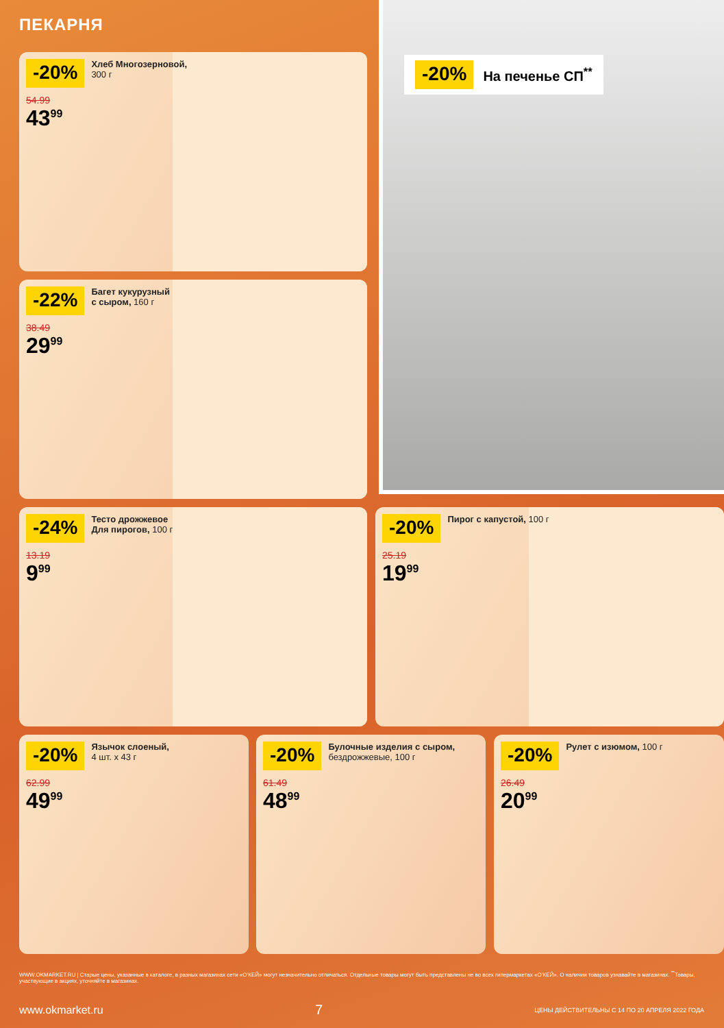ПЕКАРНЯ
-20% На печенье СП<sup>**</sup>
-20% Хлеб Многозерновой,
300 г
54.99
43<sup>99</sup>
-22% Багет кукурузный
с сыром, 160 г
38.49
29<sup>99</sup>
-24% Тесто дрожжевое
Для пирогов, 100 г
13.19
9<sup>99</sup>
-20% Пирог с капустой, 100 г
25.19
19<sup>99</sup>
-20% Язычок слоеный,
4 шт. х 43 г
62.99
49<sup>99</sup>
-20% Булочные изделия с сыром,
бездрожжевые, 100 г
61.49
48<sup>99</sup>
-20% Рулет с изюмом, 100 г
26.49
20<sup>99</sup>
WWW.OKMARKET.RU | Старые цены, указанные в каталоге, в разных магазинах сети «О’КЕЙ» могут незначительно отличаться. Отдельные товары могут быть представлены не во всех гипермаркетах «О’КЕЙ». О наличии товаров узнавайте в магазинах. <sup>**</sup>Товары, участвующие в акциях, уточняйте в магазинах.
www.okmarket.ru 7 ЦЕНЫ ДЕЙСТВИТЕЛЬНЫ С 14 ПО 20 АПРЕЛЯ 2022 ГОДА